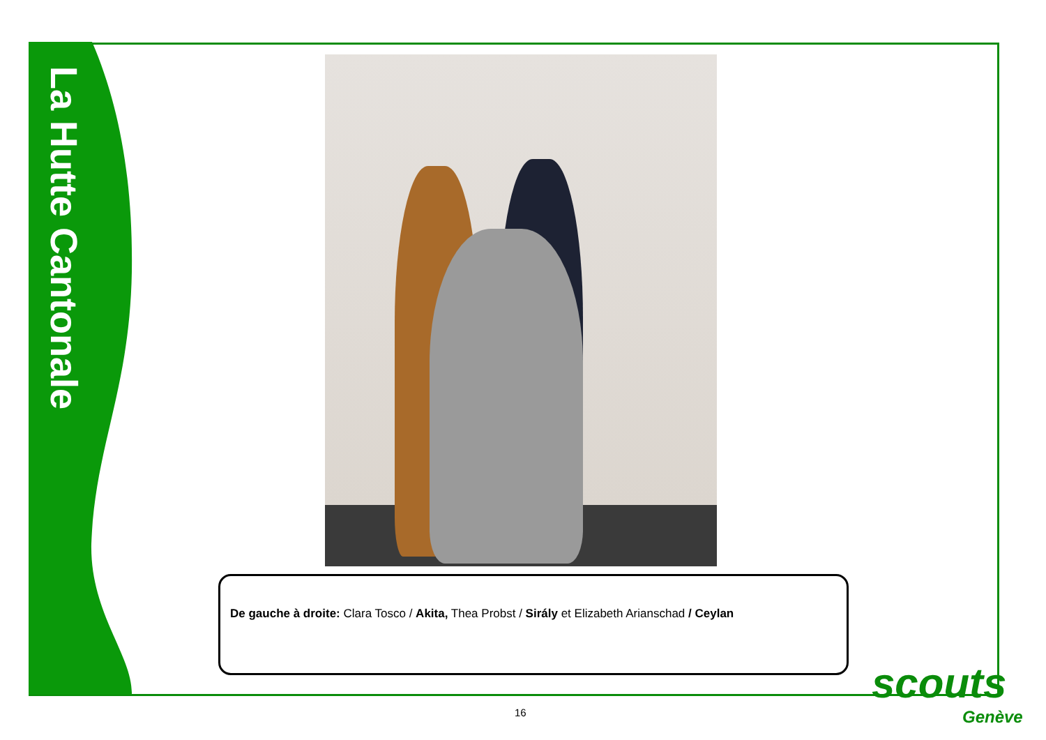La Hutte Cantonale
De gauche à droite: Clara Tosco / Akita, Thea Probst / Sirály et Elizabeth Arianschad / Ceylan
16
scouts
Genève